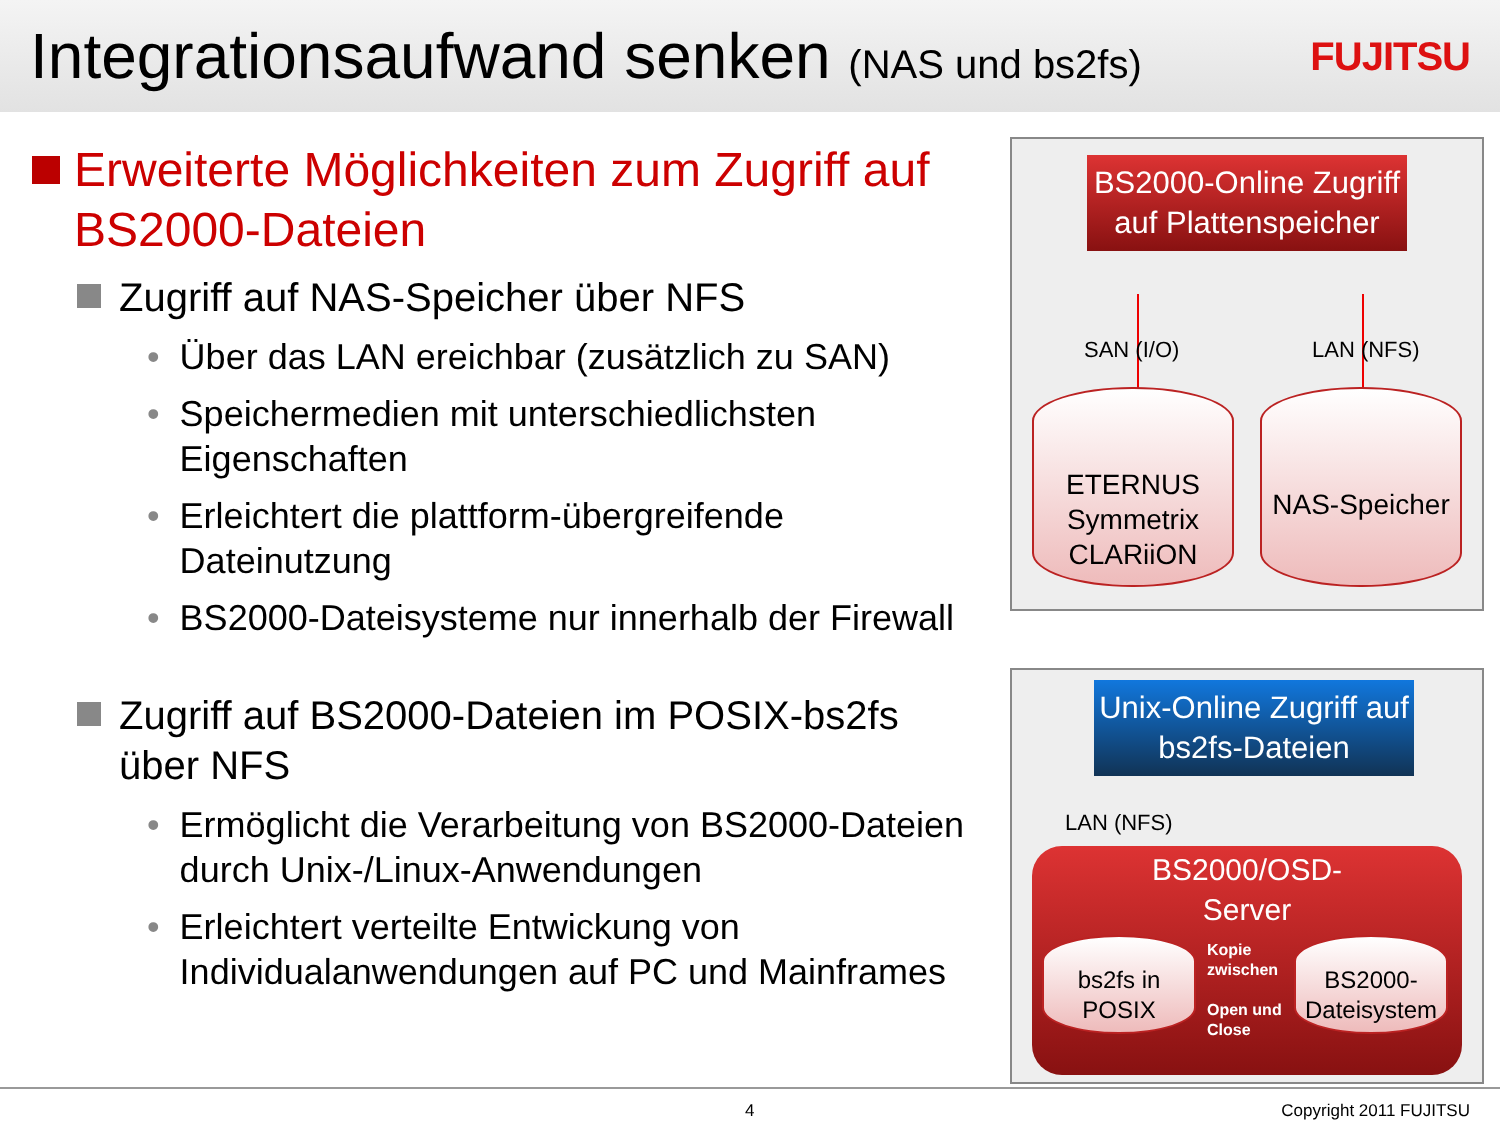Integrationsaufwand senken (NAS und bs2fs)
FUJITSU
Erweiterte Möglichkeiten zum Zugriff auf BS2000-Dateien
Zugriff auf NAS-Speicher über NFS
• Über das LAN ereichbar (zusätzlich zu SAN)
• Speichermedien mit unterschiedlichsten Eigenschaften
• Erleichtert die plattform-übergreifende Dateinutzung
• BS2000-Dateisysteme nur innerhalb der Firewall
Zugriff auf BS2000-Dateien im POSIX-bs2fs über NFS
• Ermöglicht die Verarbeitung von BS2000-Dateien durch Unix-/Linux-Anwendungen
• Erleichtert verteilte Entwickung von Individualanwendungen auf PC und Mainframes
BS2000-Online Zugriff auf Plattenspeicher
SAN (I/O) LAN (NFS)
ETERNUS
Symmetrix
CLARiiON
NAS-Speicher
Unix-Online Zugriff auf bs2fs-Dateien
LAN (NFS)
BS2000/OSD-
Server
bs2fs in
POSIX
Kopie
zwischen
Open und
Close
BS2000-
Dateisystem
4 Copyright 2011 FUJITSU